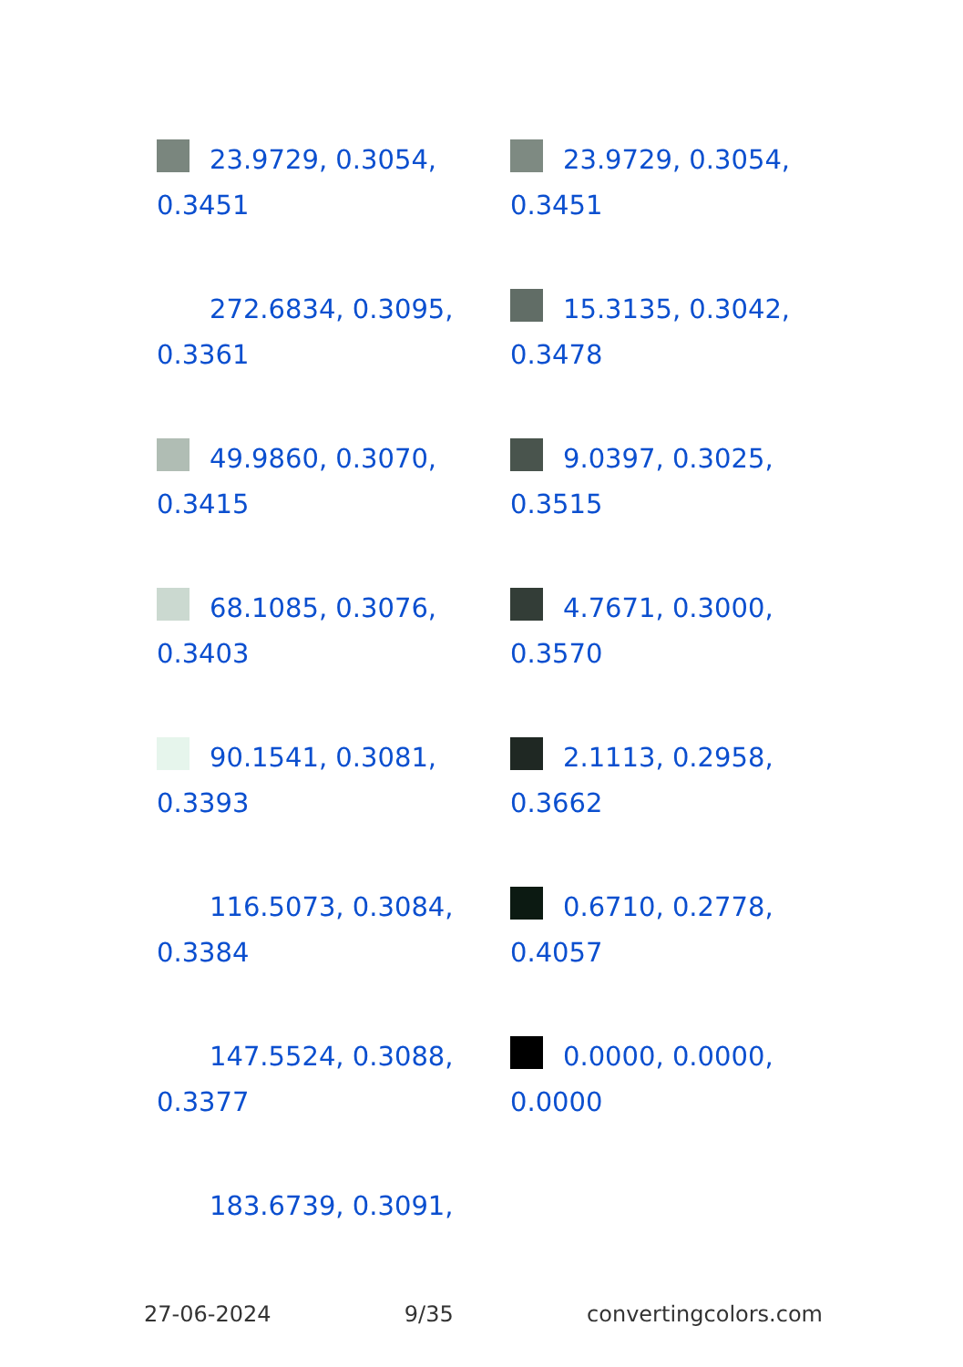23.9729, 0.3054, 0.3451
23.9729, 0.3054, 0.3451
272.6834, 0.3095, 0.3361
15.3135, 0.3042, 0.3478
49.9860, 0.3070, 0.3415
9.0397, 0.3025, 0.3515
68.1085, 0.3076, 0.3403
4.7671, 0.3000, 0.3570
90.1541, 0.3081, 0.3393
2.1113, 0.2958, 0.3662
116.5073, 0.3084, 0.3384
0.6710, 0.2778, 0.4057
147.5524, 0.3088, 0.3377
0.0000, 0.0000, 0.0000
183.6739, 0.3091,
27-06-2024 9/35 convertingcolors.com